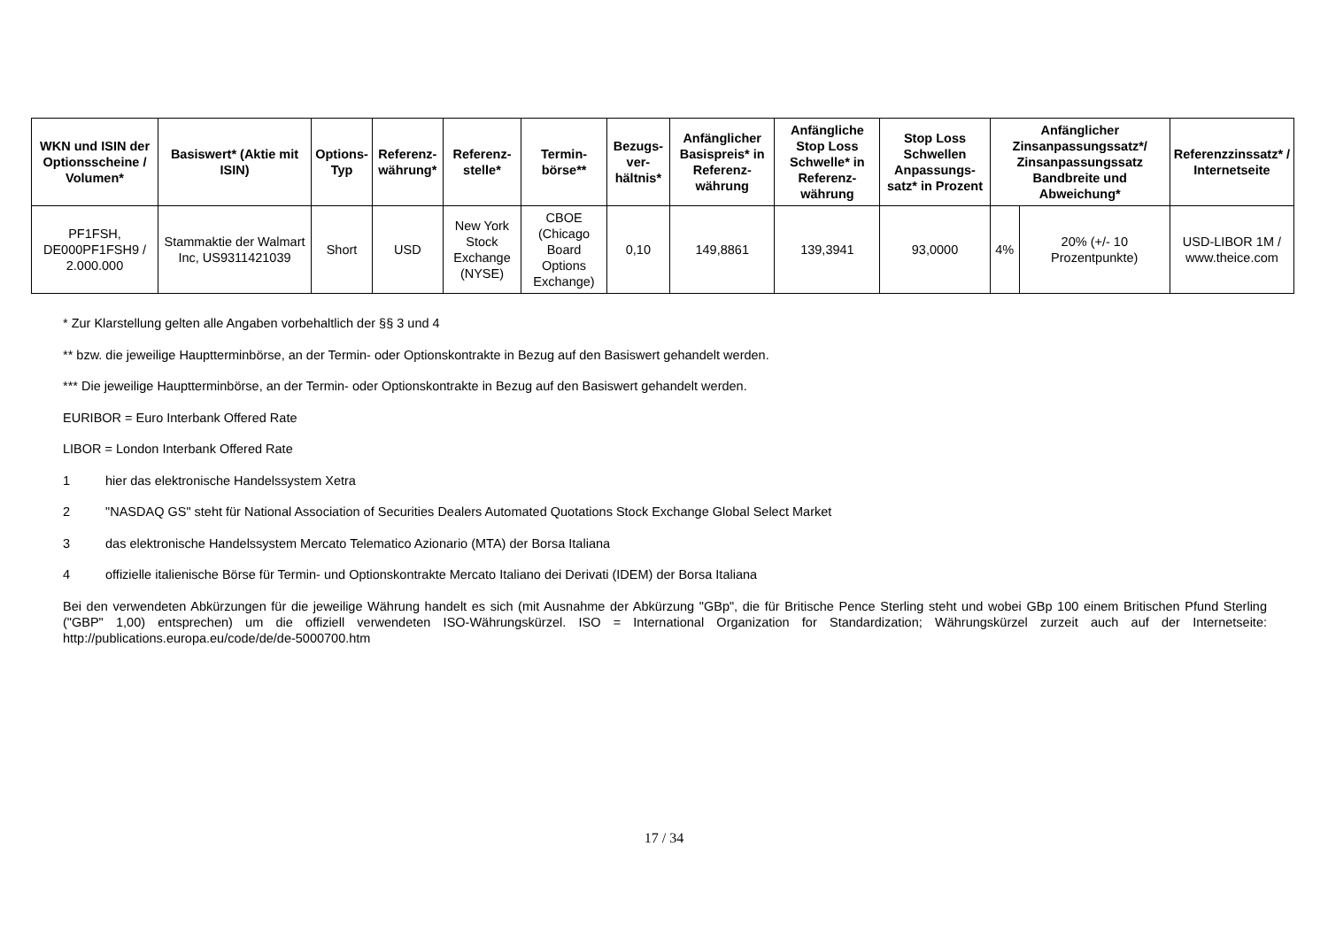| WKN und ISIN der Optionsscheine / Volumen* | Basiswert* (Aktie mit ISIN) | Options-Typ | Referenz-währung* | Referenz-stelle* | Termin-börse** | Bezugs-ver-hältnis* | Anfänglicher Basispreis* in Referenz-währung | Anfängliche Stop Loss Schwelle* in Referenz-währung | Stop Loss Schwellen Anpassungs-satz* in Prozent | Anfänglicher Zinsanpassungssatz*/ Zinsanpassungssatz Bandbreite und Abweichung* | | Referenzzinssatz* / Internetseite |
| --- | --- | --- | --- | --- | --- | --- | --- | --- | --- | --- | --- | --- |
| PF1FSH, DE000PF1FSH9 / 2.000.000 | Stammaktie der Walmart Inc, US9311421039 | Short | USD | New York Stock Exchange (NYSE) | CBOE (Chicago Board Options Exchange) | 0,10 | 149,8861 | 139,3941 | 93,0000 | 4% | 20% (+/- 10 Prozentpunkte) | USD-LIBOR 1M / www.theice.com |
* Zur Klarstellung gelten alle Angaben vorbehaltlich der §§ 3 und 4
** bzw. die jeweilige Hauptterminbörse, an der Termin- oder Optionskontrakte in Bezug auf den Basiswert gehandelt werden.
*** Die jeweilige Hauptterminbörse, an der Termin- oder Optionskontrakte in Bezug auf den Basiswert gehandelt werden.
EURIBOR = Euro Interbank Offered Rate
LIBOR = London Interbank Offered Rate
1 hier das elektronische Handelssystem Xetra
2 "NASDAQ GS" steht für National Association of Securities Dealers Automated Quotations Stock Exchange Global Select Market
3 das elektronische Handelssystem Mercato Telematico Azionario (MTA) der Borsa Italiana
4 offizielle italienische Börse für Termin- und Optionskontrakte Mercato Italiano dei Derivati (IDEM) der Borsa Italiana
Bei den verwendeten Abkürzungen für die jeweilige Währung handelt es sich (mit Ausnahme der Abkürzung "GBp", die für Britische Pence Sterling steht und wobei GBp 100 einem Britischen Pfund Sterling ("GBP" 1,00) entsprechen) um die offiziell verwendeten ISO-Währungskürzel. ISO = International Organization for Standardization; Währungskürzel zurzeit auch auf der Internetseite: http://publications.europa.eu/code/de/de-5000700.htm
17 / 34